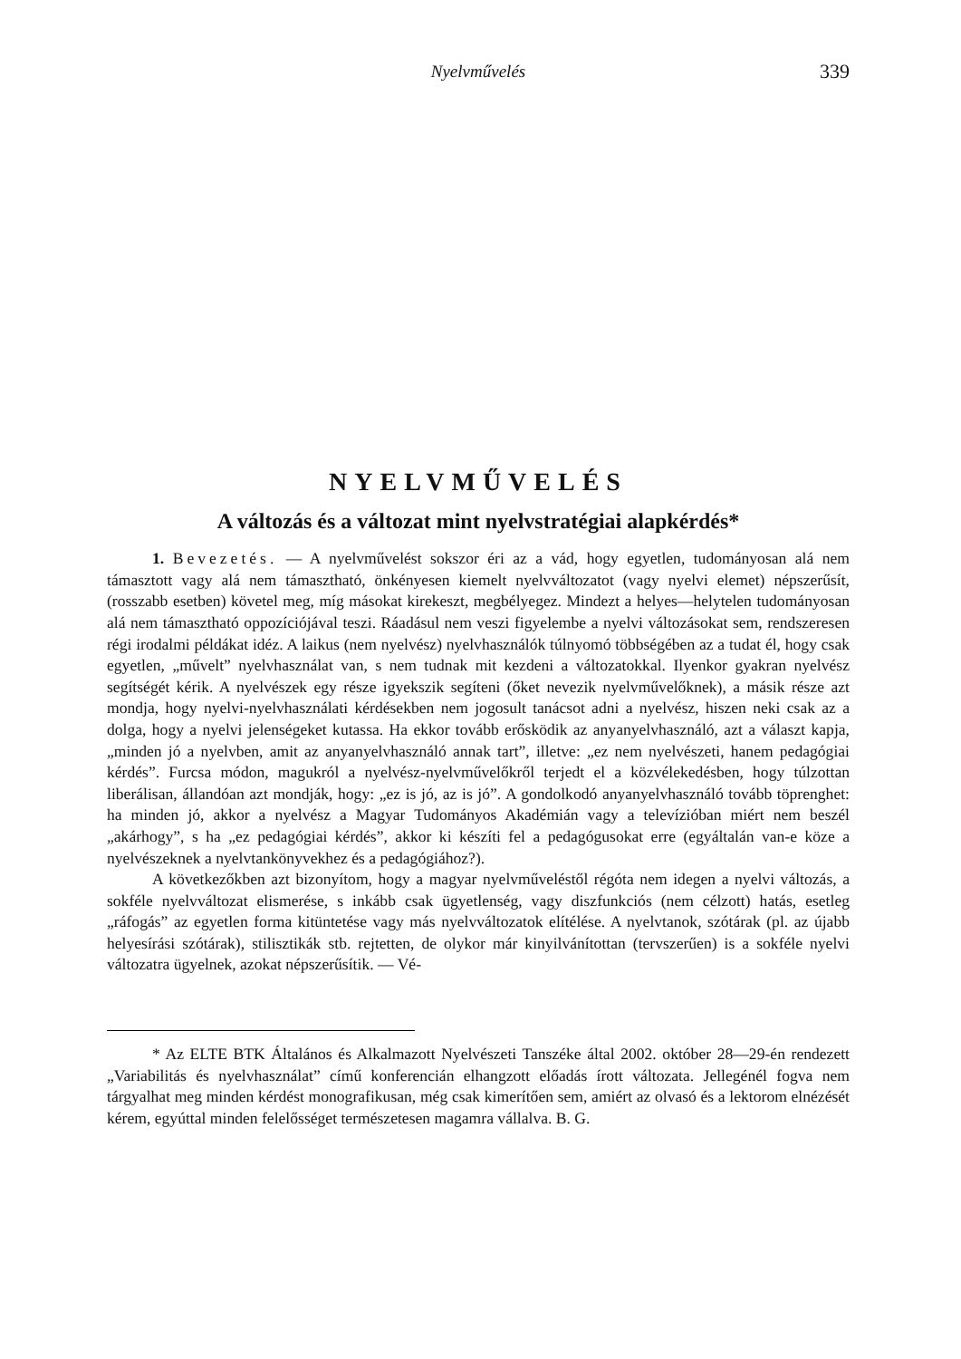Nyelvművelés
339
NYELVMŰVELÉS
A változás és a változat mint nyelvstratégiai alapkérdés*
1. Bevezetés. — A nyelvművelést sokszor éri az a vád, hogy egyetlen, tudományosan alá nem támasztott vagy alá nem támasztható, önkényesen kiemelt nyelvváltozatot (vagy nyelvi elemet) népszerűsít, (rosszabb esetben) követel meg, míg másokat kirekeszt, megbélyegez. Mindezt a helyes—helytelen tudományosan alá nem támasztható oppozíciójával teszi. Ráadásul nem veszi figyelembe a nyelvi változásokat sem, rendszeresen régi irodalmi példákat idéz. A laikus (nem nyelvész) nyelvhasználók túlnyomó többségében az a tudat él, hogy csak egyetlen, „művelt” nyelvhasználat van, s nem tudnak mit kezdeni a változatokkal. Ilyenkor gyakran nyelvész segítségét kérik. A nyelvészek egy része igyekszik segíteni (őket nevezik nyelvművelőknek), a másik része azt mondja, hogy nyelvi-nyelvhasználati kérdésekben nem jogosult tanácsot adni a nyelvész, hiszen neki csak az a dolga, hogy a nyelvi jelenségeket kutassa. Ha ekkor tovább erősködik az anyanyelvhasználó, azt a választ kapja, „minden jó a nyelvben, amit az anyanyelvhasználó annak tart”, illetve: „ez nem nyelvészeti, hanem pedagógiai kérdés”. Furcsa módon, magukról a nyelvész-nyelvművelőkről terjedt el a közvélekedésben, hogy túlzottan liberálisan, állandóan azt mondják, hogy: „ez is jó, az is jó”. A gondolkodó anyanyelvhasználó tovább töprenghet: ha minden jó, akkor a nyelvész a Magyar Tudományos Akadémián vagy a televízióban miért nem beszél „akárhogy”, s ha „ez pedagógiai kérdés”, akkor ki készíti fel a pedagógusokat erre (egyáltalán van-e köze a nyelvészeknek a nyelvtankönyvekhez és a pedagógiához?).
A következőkben azt bizonyítom, hogy a magyar nyelvműveléstől régóta nem idegen a nyelvi változás, a sokféle nyelvváltozat elismerése, s inkább csak ügyetlenség, vagy diszfunkciós (nem célzott) hatás, esetleg „ráfogás” az egyetlen forma kitüntetése vagy más nyelvváltozatok elítélése. A nyelvtanok, szótárak (pl. az újabb helyesírási szótárak), stilisztikák stb. rejtetten, de olykor már kinyilvánítottan (tervszerűen) is a sokféle nyelvi változatra ügyelnek, azokat népszerűsítik. — Vé-
* Az ELTE BTK Általános és Alkalmazott Nyelvészeti Tanszéke által 2002. október 28—29-én rendezett „Variabilitás és nyelvhasználat” című konferencián elhangzott előadás írott változata. Jellegénél fogva nem tárgyalhat meg minden kérdést monografikusan, még csak kimerítően sem, amiért az olvasó és a lektorom elnézését kérem, egyúttal minden felelősséget természetesen magamra vállalva. B. G.